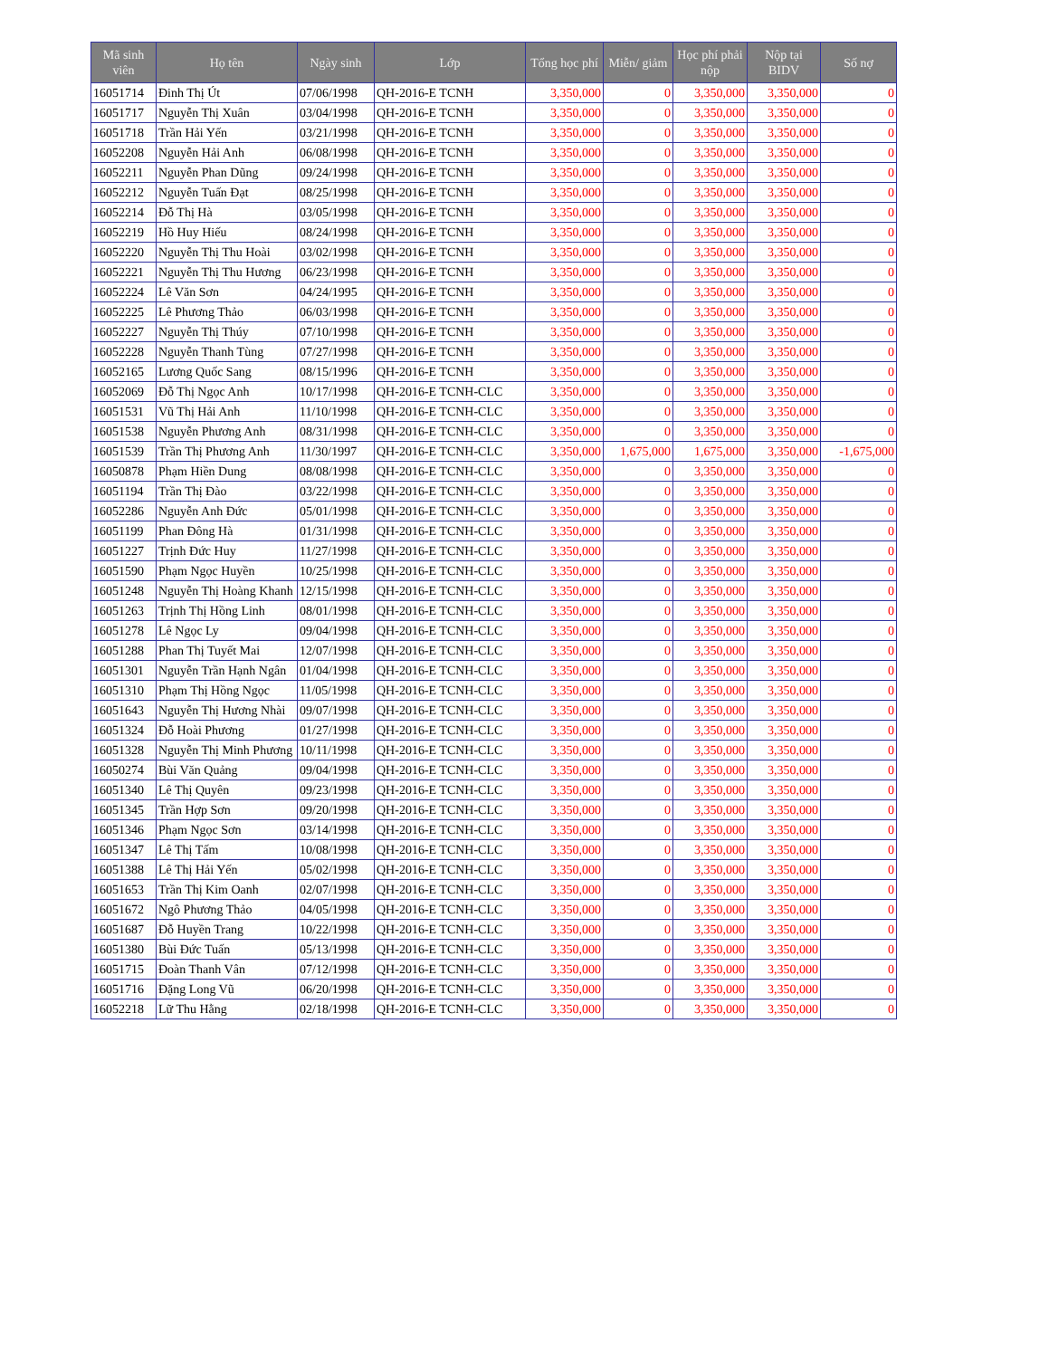| Mã sinh viên | Họ tên | Ngày sinh | Lớp | Tổng học phí | Miễn/ giảm | Học phí phải nộp | Nộp tại BIDV | Số nợ |
| --- | --- | --- | --- | --- | --- | --- | --- | --- |
| 16051714 | Đinh Thị Út | 07/06/1998 | QH-2016-E TCNH | 3,350,000 | 0 | 3,350,000 | 3,350,000 | 0 |
| 16051717 | Nguyễn Thị Xuân | 03/04/1998 | QH-2016-E TCNH | 3,350,000 | 0 | 3,350,000 | 3,350,000 | 0 |
| 16051718 | Trần Hải Yến | 03/21/1998 | QH-2016-E TCNH | 3,350,000 | 0 | 3,350,000 | 3,350,000 | 0 |
| 16052208 | Nguyễn Hải Anh | 06/08/1998 | QH-2016-E TCNH | 3,350,000 | 0 | 3,350,000 | 3,350,000 | 0 |
| 16052211 | Nguyễn Phan Dũng | 09/24/1998 | QH-2016-E TCNH | 3,350,000 | 0 | 3,350,000 | 3,350,000 | 0 |
| 16052212 | Nguyễn Tuấn Đạt | 08/25/1998 | QH-2016-E TCNH | 3,350,000 | 0 | 3,350,000 | 3,350,000 | 0 |
| 16052214 | Đỗ Thị Hà | 03/05/1998 | QH-2016-E TCNH | 3,350,000 | 0 | 3,350,000 | 3,350,000 | 0 |
| 16052219 | Hồ Huy Hiếu | 08/24/1998 | QH-2016-E TCNH | 3,350,000 | 0 | 3,350,000 | 3,350,000 | 0 |
| 16052220 | Nguyễn Thị Thu Hoài | 03/02/1998 | QH-2016-E TCNH | 3,350,000 | 0 | 3,350,000 | 3,350,000 | 0 |
| 16052221 | Nguyễn Thị Thu Hương | 06/23/1998 | QH-2016-E TCNH | 3,350,000 | 0 | 3,350,000 | 3,350,000 | 0 |
| 16052224 | Lê Văn Sơn | 04/24/1995 | QH-2016-E TCNH | 3,350,000 | 0 | 3,350,000 | 3,350,000 | 0 |
| 16052225 | Lê Phương Thảo | 06/03/1998 | QH-2016-E TCNH | 3,350,000 | 0 | 3,350,000 | 3,350,000 | 0 |
| 16052227 | Nguyễn Thị Thúy | 07/10/1998 | QH-2016-E TCNH | 3,350,000 | 0 | 3,350,000 | 3,350,000 | 0 |
| 16052228 | Nguyễn Thanh Tùng | 07/27/1998 | QH-2016-E TCNH | 3,350,000 | 0 | 3,350,000 | 3,350,000 | 0 |
| 16052165 | Lương Quốc Sang | 08/15/1996 | QH-2016-E TCNH | 3,350,000 | 0 | 3,350,000 | 3,350,000 | 0 |
| 16052069 | Đỗ Thị Ngọc Anh | 10/17/1998 | QH-2016-E TCNH-CLC | 3,350,000 | 0 | 3,350,000 | 3,350,000 | 0 |
| 16051531 | Vũ Thị Hải Anh | 11/10/1998 | QH-2016-E TCNH-CLC | 3,350,000 | 0 | 3,350,000 | 3,350,000 | 0 |
| 16051538 | Nguyễn Phương Anh | 08/31/1998 | QH-2016-E TCNH-CLC | 3,350,000 | 0 | 3,350,000 | 3,350,000 | 0 |
| 16051539 | Trần Thị Phương Anh | 11/30/1997 | QH-2016-E TCNH-CLC | 3,350,000 | 1,675,000 | 1,675,000 | 3,350,000 | -1,675,000 |
| 16050878 | Phạm Hiền Dung | 08/08/1998 | QH-2016-E TCNH-CLC | 3,350,000 | 0 | 3,350,000 | 3,350,000 | 0 |
| 16051194 | Trần Thị Đào | 03/22/1998 | QH-2016-E TCNH-CLC | 3,350,000 | 0 | 3,350,000 | 3,350,000 | 0 |
| 16052286 | Nguyễn Anh Đức | 05/01/1998 | QH-2016-E TCNH-CLC | 3,350,000 | 0 | 3,350,000 | 3,350,000 | 0 |
| 16051199 | Phan Đông Hà | 01/31/1998 | QH-2016-E TCNH-CLC | 3,350,000 | 0 | 3,350,000 | 3,350,000 | 0 |
| 16051227 | Trịnh Đức Huy | 11/27/1998 | QH-2016-E TCNH-CLC | 3,350,000 | 0 | 3,350,000 | 3,350,000 | 0 |
| 16051590 | Phạm Ngọc Huyền | 10/25/1998 | QH-2016-E TCNH-CLC | 3,350,000 | 0 | 3,350,000 | 3,350,000 | 0 |
| 16051248 | Nguyễn Thị Hoàng Khanh | 12/15/1998 | QH-2016-E TCNH-CLC | 3,350,000 | 0 | 3,350,000 | 3,350,000 | 0 |
| 16051263 | Trịnh Thị Hồng Linh | 08/01/1998 | QH-2016-E TCNH-CLC | 3,350,000 | 0 | 3,350,000 | 3,350,000 | 0 |
| 16051278 | Lê Ngọc Ly | 09/04/1998 | QH-2016-E TCNH-CLC | 3,350,000 | 0 | 3,350,000 | 3,350,000 | 0 |
| 16051288 | Phan Thị Tuyết Mai | 12/07/1998 | QH-2016-E TCNH-CLC | 3,350,000 | 0 | 3,350,000 | 3,350,000 | 0 |
| 16051301 | Nguyễn Trần Hạnh Ngân | 01/04/1998 | QH-2016-E TCNH-CLC | 3,350,000 | 0 | 3,350,000 | 3,350,000 | 0 |
| 16051310 | Phạm Thị Hồng Ngọc | 11/05/1998 | QH-2016-E TCNH-CLC | 3,350,000 | 0 | 3,350,000 | 3,350,000 | 0 |
| 16051643 | Nguyễn Thị Hương Nhài | 09/07/1998 | QH-2016-E TCNH-CLC | 3,350,000 | 0 | 3,350,000 | 3,350,000 | 0 |
| 16051324 | Đỗ Hoài Phương | 01/27/1998 | QH-2016-E TCNH-CLC | 3,350,000 | 0 | 3,350,000 | 3,350,000 | 0 |
| 16051328 | Nguyễn Thị Minh Phương | 10/11/1998 | QH-2016-E TCNH-CLC | 3,350,000 | 0 | 3,350,000 | 3,350,000 | 0 |
| 16050274 | Bùi Văn Quảng | 09/04/1998 | QH-2016-E TCNH-CLC | 3,350,000 | 0 | 3,350,000 | 3,350,000 | 0 |
| 16051340 | Lê Thị Quyên | 09/23/1998 | QH-2016-E TCNH-CLC | 3,350,000 | 0 | 3,350,000 | 3,350,000 | 0 |
| 16051345 | Trần Hợp Sơn | 09/20/1998 | QH-2016-E TCNH-CLC | 3,350,000 | 0 | 3,350,000 | 3,350,000 | 0 |
| 16051346 | Phạm Ngọc Sơn | 03/14/1998 | QH-2016-E TCNH-CLC | 3,350,000 | 0 | 3,350,000 | 3,350,000 | 0 |
| 16051347 | Lê Thị Tấm | 10/08/1998 | QH-2016-E TCNH-CLC | 3,350,000 | 0 | 3,350,000 | 3,350,000 | 0 |
| 16051388 | Lê Thị Hải Yến | 05/02/1998 | QH-2016-E TCNH-CLC | 3,350,000 | 0 | 3,350,000 | 3,350,000 | 0 |
| 16051653 | Trần Thị Kim Oanh | 02/07/1998 | QH-2016-E TCNH-CLC | 3,350,000 | 0 | 3,350,000 | 3,350,000 | 0 |
| 16051672 | Ngô Phương Thảo | 04/05/1998 | QH-2016-E TCNH-CLC | 3,350,000 | 0 | 3,350,000 | 3,350,000 | 0 |
| 16051687 | Đỗ Huyền Trang | 10/22/1998 | QH-2016-E TCNH-CLC | 3,350,000 | 0 | 3,350,000 | 3,350,000 | 0 |
| 16051380 | Bùi Đức Tuấn | 05/13/1998 | QH-2016-E TCNH-CLC | 3,350,000 | 0 | 3,350,000 | 3,350,000 | 0 |
| 16051715 | Đoàn Thanh Vân | 07/12/1998 | QH-2016-E TCNH-CLC | 3,350,000 | 0 | 3,350,000 | 3,350,000 | 0 |
| 16051716 | Đặng Long Vũ | 06/20/1998 | QH-2016-E TCNH-CLC | 3,350,000 | 0 | 3,350,000 | 3,350,000 | 0 |
| 16052218 | Lữ Thu Hằng | 02/18/1998 | QH-2016-E TCNH-CLC | 3,350,000 | 0 | 3,350,000 | 3,350,000 | 0 |